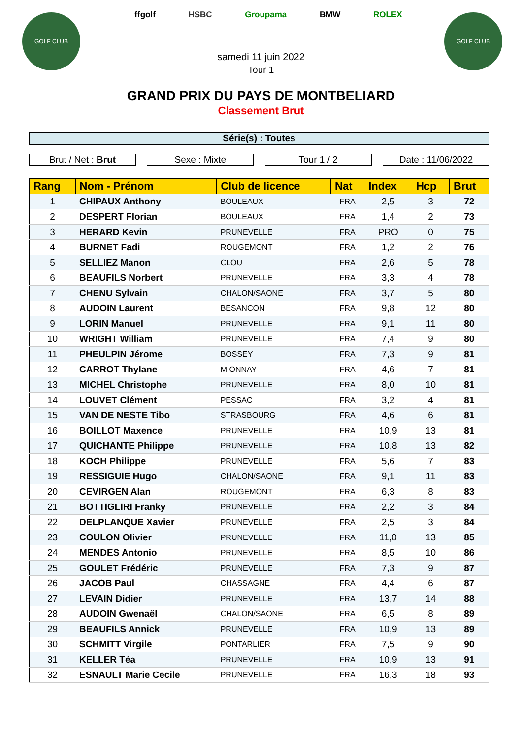GOLF CLUB GOLF CLUB
ffgolf HSBC Groupama BMW ROLEX
samedi 11 juin 2022
Tour 1
GRAND PRIX DU PAYS DE MONTBELIARD
Classement Brut
Série(s) : Toutes
Brut / Net : Brut Sexe : Mixte Tour 1 / 2 Date : 11/06/2022
| Rang | Nom - Prénom | Club de licence | Nat | Index | Hcp | Brut |
| --- | --- | --- | --- | --- | --- | --- |
| 1 | CHIPAUX Anthony | BOULEAUX | FRA | 2,5 | 3 | 72 |
| 2 | DESPERT Florian | BOULEAUX | FRA | 1,4 | 2 | 73 |
| 3 | HERARD Kevin | PRUNEVELLE | FRA | PRO | 0 | 75 |
| 4 | BURNET Fadi | ROUGEMONT | FRA | 1,2 | 2 | 76 |
| 5 | SELLIEZ Manon | CLOU | FRA | 2,6 | 5 | 78 |
| 6 | BEAUFILS Norbert | PRUNEVELLE | FRA | 3,3 | 4 | 78 |
| 7 | CHENU Sylvain | CHALON/SAONE | FRA | 3,7 | 5 | 80 |
| 8 | AUDOIN Laurent | BESANCON | FRA | 9,8 | 12 | 80 |
| 9 | LORIN Manuel | PRUNEVELLE | FRA | 9,1 | 11 | 80 |
| 10 | WRIGHT William | PRUNEVELLE | FRA | 7,4 | 9 | 80 |
| 11 | PHEULPIN Jérome | BOSSEY | FRA | 7,3 | 9 | 81 |
| 12 | CARROT Thylane | MIONNAY | FRA | 4,6 | 7 | 81 |
| 13 | MICHEL Christophe | PRUNEVELLE | FRA | 8,0 | 10 | 81 |
| 14 | LOUVET Clément | PESSAC | FRA | 3,2 | 4 | 81 |
| 15 | VAN DE NESTE Tibo | STRASBOURG | FRA | 4,6 | 6 | 81 |
| 16 | BOILLOT Maxence | PRUNEVELLE | FRA | 10,9 | 13 | 81 |
| 17 | QUICHANTE Philippe | PRUNEVELLE | FRA | 10,8 | 13 | 82 |
| 18 | KOCH Philippe | PRUNEVELLE | FRA | 5,6 | 7 | 83 |
| 19 | RESSIGUIE Hugo | CHALON/SAONE | FRA | 9,1 | 11 | 83 |
| 20 | CEVIRGEN Alan | ROUGEMONT | FRA | 6,3 | 8 | 83 |
| 21 | BOTTIGLIRI Franky | PRUNEVELLE | FRA | 2,2 | 3 | 84 |
| 22 | DELPLANQUE Xavier | PRUNEVELLE | FRA | 2,5 | 3 | 84 |
| 23 | COULON Olivier | PRUNEVELLE | FRA | 11,0 | 13 | 85 |
| 24 | MENDES Antonio | PRUNEVELLE | FRA | 8,5 | 10 | 86 |
| 25 | GOULET Frédéric | PRUNEVELLE | FRA | 7,3 | 9 | 87 |
| 26 | JACOB Paul | CHASSAGNE | FRA | 4,4 | 6 | 87 |
| 27 | LEVAIN Didier | PRUNEVELLE | FRA | 13,7 | 14 | 88 |
| 28 | AUDOIN Gwenaël | CHALON/SAONE | FRA | 6,5 | 8 | 89 |
| 29 | BEAUFILS Annick | PRUNEVELLE | FRA | 10,9 | 13 | 89 |
| 30 | SCHMITT Virgile | PONTARLIER | FRA | 7,5 | 9 | 90 |
| 31 | KELLER Téa | PRUNEVELLE | FRA | 10,9 | 13 | 91 |
| 32 | ESNAULT Marie Cecile | PRUNEVELLE | FRA | 16,3 | 18 | 93 |